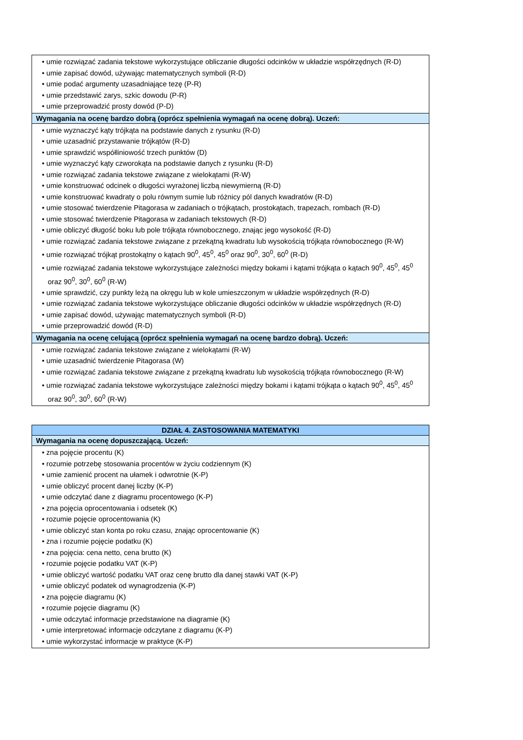| • umie rozwiązać zadania tekstowe wykorzystujące obliczanie długości odcinków w układzie współrzędnych (R-D) • umie zapisać dowód, używając matematycznych symboli (R-D) • umie podać argumenty uzasadniające tezę (P-R) • umie przedstawić zarys, szkic dowodu (P-R) • umie przeprowadzić prosty dowód (P-D) |
| Wymagania na ocenę bardzo dobrą (oprócz spełnienia wymagań na ocenę dobrą). Uczeń: |
| • umie wyznaczyć kąty trójkąta na podstawie danych z rysunku (R-D) • umie uzasadnić przystawanie trójkątów (R-D) • umie sprawdzić współliniowość trzech punktów (D) • umie wyznaczyć kąty czworokąta na podstawie danych z rysunku (R-D) • umie rozwiązać zadania tekstowe związane z wielokątami (R-W) • umie konstruować odcinek o długości wyrażonej liczbą niewymierną (R-D) • umie konstruować kwadraty o polu równym sumie lub różnicy pól danych kwadratów (R-D) • umie stosować twierdzenie Pitagorasa w zadaniach o trójkątach, prostokątach, trapezach, rombach (R-D) • umie stosować twierdzenie Pitagorasa w zadaniach tekstowych (R-D) • umie obliczyć długość boku lub pole trójkąta równobocznego, znając jego wysokość (R-D) • umie rozwiązać zadania tekstowe związane z przekątną kwadratu lub wysokością trójkąta równobocznego (R-W) • umie rozwiązać trójkąt prostokątny o kątach 90<sup>0</sup>, 45<sup>0</sup>, 45<sup>0</sup> oraz 90<sup>0</sup>, 30<sup>0</sup>, 60<sup>0</sup> (R-D) • umie rozwiązać zadania tekstowe wykorzystujące zależności między bokami i kątami trójkąta o kątach 90<sup>0</sup>, 45<sup>0</sup>, 45<sup>0</sup> oraz 90<sup>0</sup>, 30<sup>0</sup>, 60<sup>0</sup> (R-W) • umie sprawdzić, czy punkty leżą na okręgu lub w kole umieszczonym w układzie współrzędnych (R-D) • umie rozwiązać zadania tekstowe wykorzystujące obliczanie długości odcinków w układzie współrzędnych (R-D) • umie zapisać dowód, używając matematycznych symboli (R-D) • umie przeprowadzić dowód (R-D) |
| Wymagania na ocenę celującą (oprócz spełnienia wymagań na ocenę bardzo dobrą). Uczeń: |
| • umie rozwiązać zadania tekstowe związane z wielokątami (R-W) • umie uzasadnić twierdzenie Pitagorasa (W) • umie rozwiązać zadania tekstowe związane z przekątną kwadratu lub wysokością trójkąta równobocznego (R-W) • umie rozwiązać zadania tekstowe wykorzystujące zależności między bokami i kątami trójkąta o kątach 90<sup>0</sup>, 45<sup>0</sup>, 45<sup>0</sup> oraz 90<sup>0</sup>, 30<sup>0</sup>, 60<sup>0</sup> (R-W) |
| DZIAŁ 4. ZASTOSOWANIA MATEMATYKI |
| --- |
| Wymagania na ocenę dopuszczającą. Uczeń: |
| • zna pojęcie procentu (K) • rozumie potrzebę stosowania procentów w życiu codziennym (K) • umie zamienić procent na ułamek i odwrotnie (K-P) • umie obliczyć procent danej liczby (K-P) • umie odczytać dane z diagramu procentowego (K-P) • zna pojęcia oprocentowania i odsetek (K) • rozumie pojęcie oprocentowania (K) • umie obliczyć stan konta po roku czasu, znając oprocentowanie (K) • zna i rozumie pojęcie podatku (K) • zna pojęcia: cena netto, cena brutto (K) • rozumie pojęcie podatku VAT (K-P) • umie obliczyć wartość podatku VAT oraz cenę brutto dla danej stawki VAT (K-P) • umie obliczyć podatek od wynagrodzenia (K-P) • zna pojęcie diagramu (K) • rozumie pojęcie diagramu (K) • umie odczytać informacje przedstawione na diagramie (K) • umie interpretować informacje odczytane z diagramu (K-P) • umie wykorzystać informacje w praktyce (K-P) |